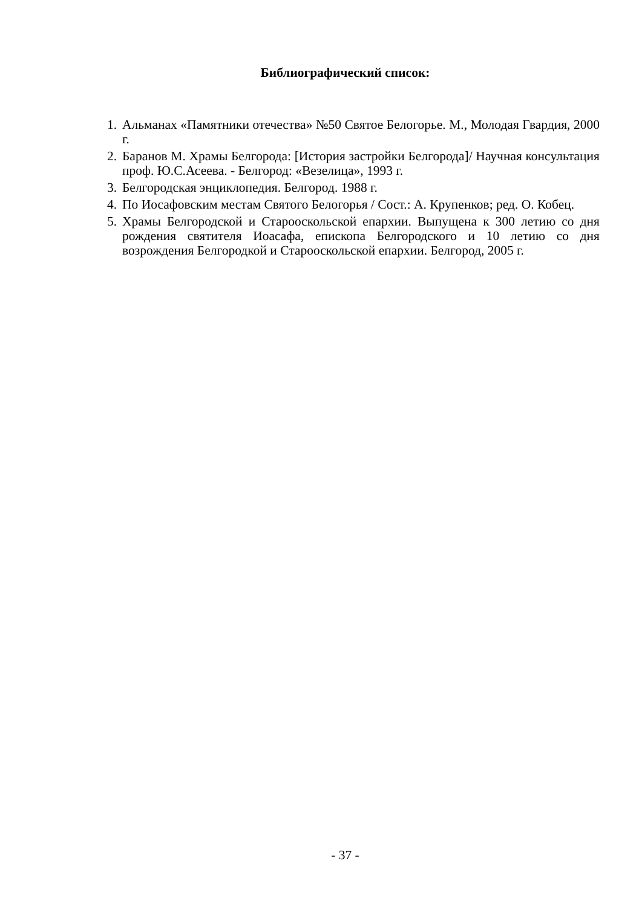Библиографический список:
1. Альманах «Памятники отечества» №50 Святое Белогорье. М., Молодая Гвардия, 2000 г.
2. Баранов М. Храмы Белгорода: [История застройки Белгорода]/ Научная консультация проф. Ю.С.Асеева. - Белгород: «Везелица», 1993 г.
3. Белгородская энциклопедия. Белгород. 1988 г.
4. По Иосафовским местам Святого Белогорья / Сост.: А. Крупенков; ред. О. Кобец.
5. Храмы Белгородской и Старооскольской епархии. Выпущена к 300 летию со дня рождения святителя Иоасафа, епископа Белгородского и 10 летию со дня возрождения Белгородкой и Старооскольской епархии. Белгород, 2005 г.
- 37 -